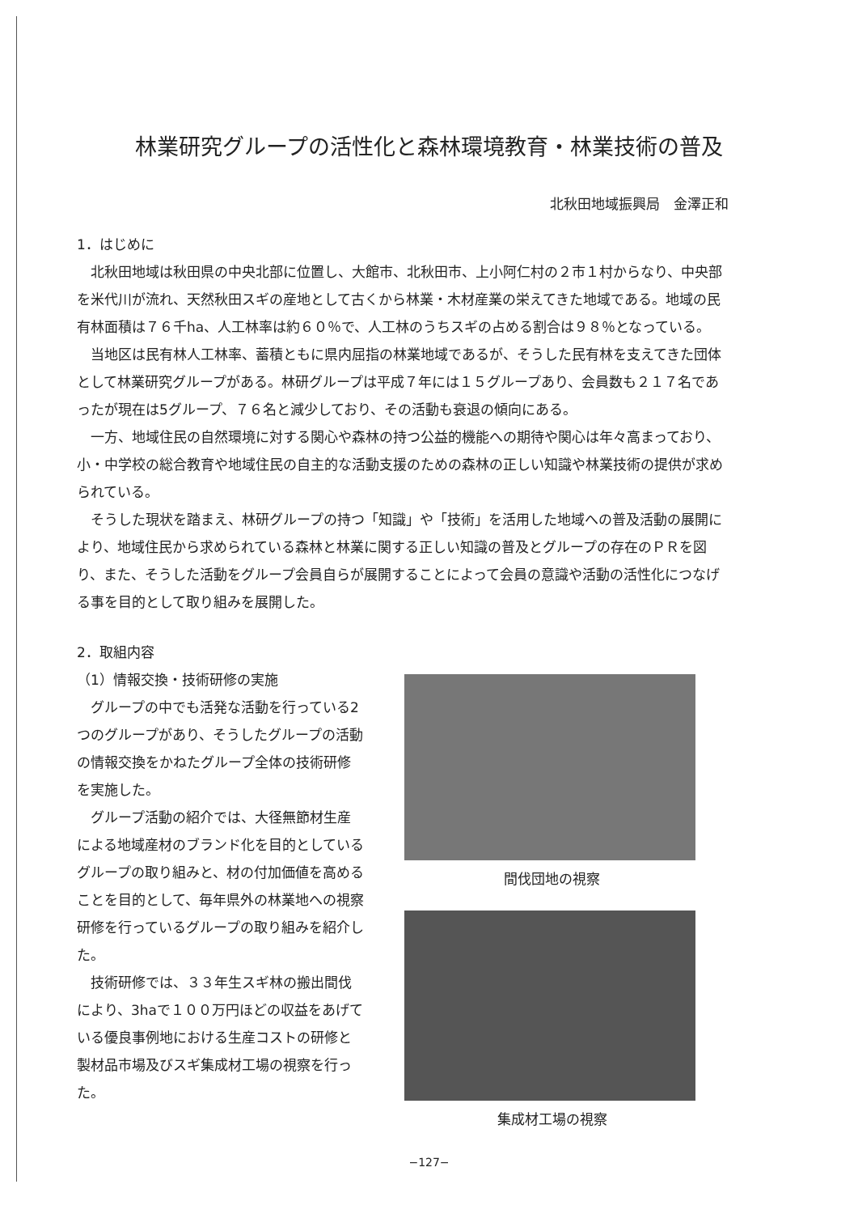林業研究グループの活性化と森林環境教育・林業技術の普及
北秋田地域振興局　金澤正和
1．はじめに
北秋田地域は秋田県の中央北部に位置し、大館市、北秋田市、上小阿仁村の２市１村からなり、中央部を米代川が流れ、天然秋田スギの産地として古くから林業・木材産業の栄えてきた地域である。地域の民有林面積は７６千ha、人工林率は約６０％で、人工林のうちスギの占める割合は９８％となっている。
当地区は民有林人工林率、蓄積ともに県内屈指の林業地域であるが、そうした民有林を支えてきた団体として林業研究グループがある。林研グループは平成７年には１５グループあり、会員数も２１７名であったが現在は5グループ、７６名と減少しており、その活動も衰退の傾向にある。
一方、地域住民の自然環境に対する関心や森林の持つ公益的機能への期待や関心は年々高まっており、小・中学校の総合教育や地域住民の自主的な活動支援のための森林の正しい知識や林業技術の提供が求められている。
そうした現状を踏まえ、林研グループの持つ「知識」や「技術」を活用した地域への普及活動の展開により、地域住民から求められている森林と林業に関する正しい知識の普及とグループの存在のＰＲを図り、また、そうした活動をグループ会員自らが展開することによって会員の意識や活動の活性化につなげる事を目的として取り組みを展開した。
2．取組内容
（1）情報交換・技術研修の実施
グループの中でも活発な活動を行っている2つのグループがあり、そうしたグループの活動の情報交換をかねたグループ全体の技術研修を実施した。
グループ活動の紹介では、大径無節材生産による地域産材のブランド化を目的としているグループの取り組みと、材の付加価値を高めることを目的として、毎年県外の林業地への視察研修を行っているグループの取り組みを紹介した。
技術研修では、３３年生スギ林の搬出間伐により、3haで１００万円ほどの収益をあげている優良事例地における生産コストの研修と製材品市場及びスギ集成材工場の視察を行った。
間伐団地の視察
集成材工場の視察
−127−